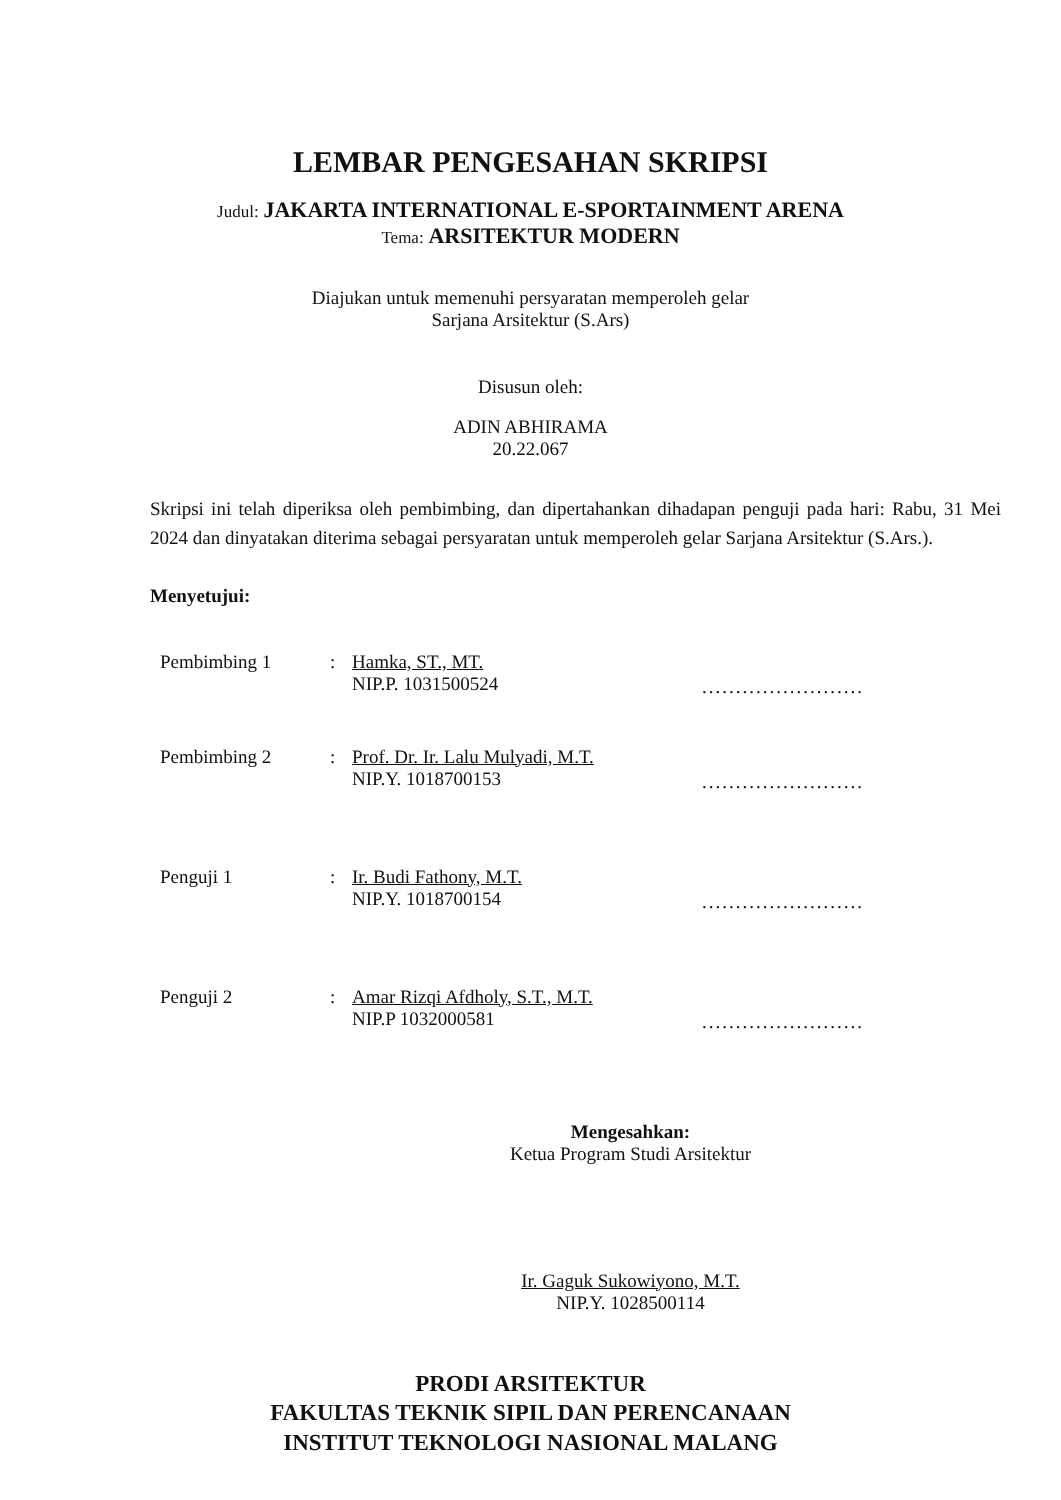LEMBAR PENGESAHAN SKRIPSI
Judul: JAKARTA INTERNATIONAL E-SPORTAINMENT ARENA
Tema: ARSITEKTUR MODERN
Diajukan untuk memenuhi persyaratan memperoleh gelar
Sarjana Arsitektur (S.Ars)
Disusun oleh:
ADIN ABHIRAMA
20.22.067
Skripsi ini telah diperiksa oleh pembimbing, dan dipertahankan dihadapan penguji pada hari: Rabu, 31 Mei 2024 dan dinyatakan diterima sebagai persyaratan untuk memperoleh gelar Sarjana Arsitektur (S.Ars.).
Menyetujui:
| Pembimbing 1 | : | Hamka, ST., MT. NIP.P. 1031500524 | ........................ |
| Pembimbing 2 | : | Prof. Dr. Ir. Lalu Mulyadi, M.T. NIP.Y. 1018700153 | ........................ |
| Penguji 1 | : | Ir. Budi Fathony, M.T. NIP.Y. 1018700154 | ........................ |
| Penguji 2 | : | Amar Rizqi Afdholy, S.T., M.T. NIP.P 1032000581 | ........................ |
Mengesahkan:
Ketua Program Studi Arsitektur
Ir. Gaguk Sukowiyono, M.T.
NIP.Y. 1028500114
PRODI ARSITEKTUR
FAKULTAS TEKNIK SIPIL DAN PERENCANAAN
INSTITUT TEKNOLOGI NASIONAL MALANG